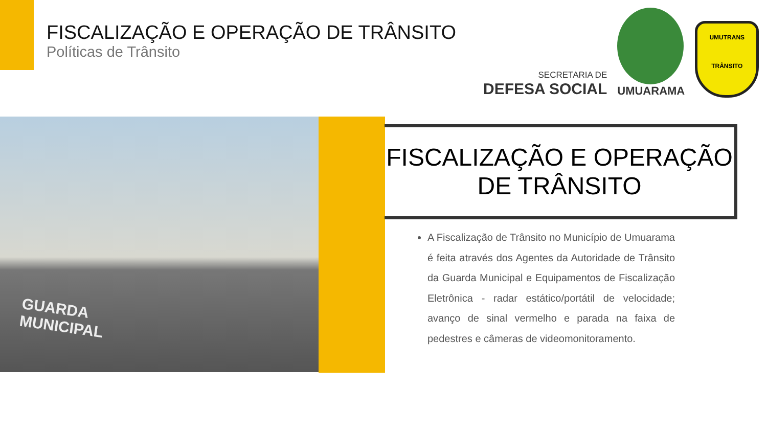FISCALIZAÇÃO E OPERAÇÃO DE TRÂNSITO
Políticas de Trânsito
SECRETARIA DE
DEFESA SOCIAL
UMUARAMA
UMUTRANS
TRÂNSITO
GUARDA
MUNICIPAL
FISCALIZAÇÃO E OPERAÇÃO DE TRÂNSITO
A Fiscalização de Trânsito no Município de Umuarama é feita através dos Agentes da Autoridade de Trânsito da Guarda Municipal e Equipamentos de Fiscalização Eletrônica - radar estático/portátil de velocidade; avanço de sinal vermelho e parada na faixa de pedestres e câmeras de videomonitoramento.